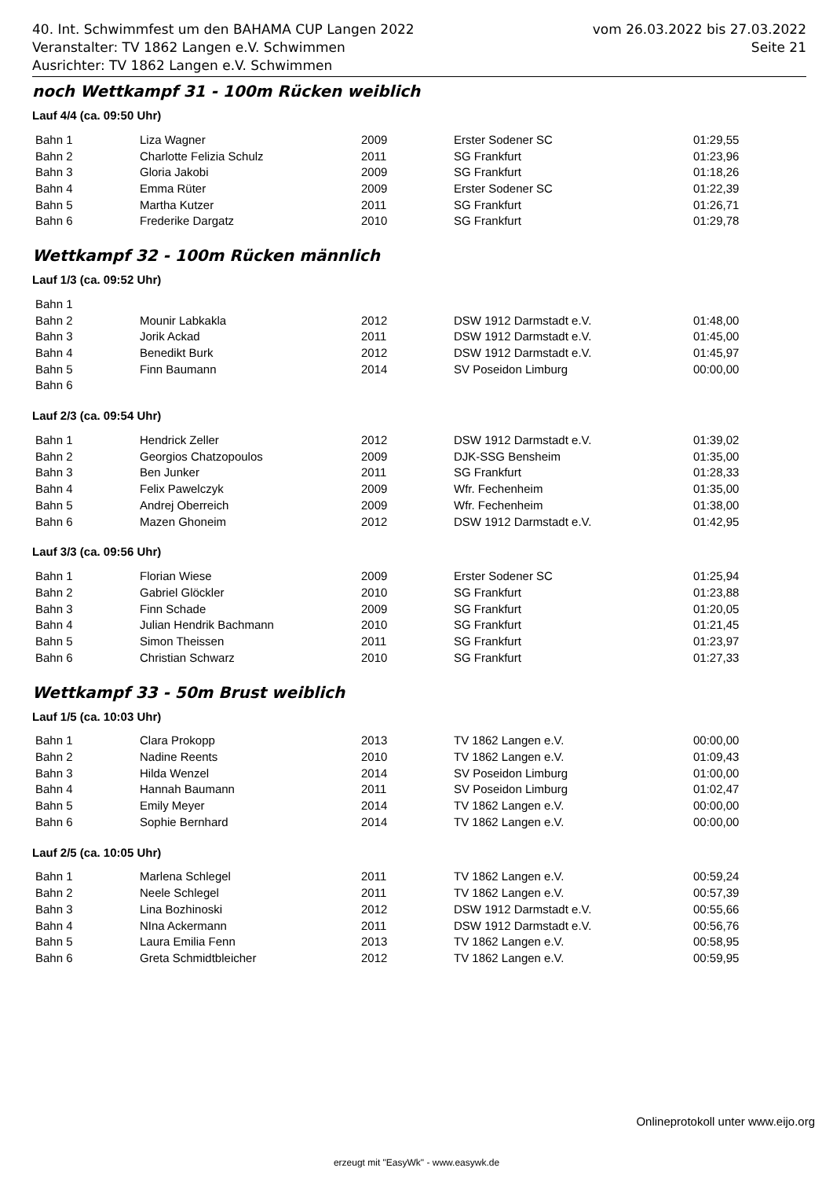40. Int. Schwimmfest um den BAHAMA CUP Langen 2022
Veranstalter: TV 1862 Langen e.V. Schwimmen
Ausrichter: TV 1862 Langen e.V. Schwimmen
vom 26.03.2022 bis 27.03.2022
Seite 21
noch Wettkampf 31 - 100m Rücken weiblich
Lauf 4/4 (ca. 09:50 Uhr)
| Bahn 1 | Liza Wagner | 2009 | Erster Sodener SC | 01:29,55 |
| Bahn 2 | Charlotte Felizia Schulz | 2011 | SG Frankfurt | 01:23,96 |
| Bahn 3 | Gloria Jakobi | 2009 | SG Frankfurt | 01:18,26 |
| Bahn 4 | Emma Rüter | 2009 | Erster Sodener SC | 01:22,39 |
| Bahn 5 | Martha Kutzer | 2011 | SG Frankfurt | 01:26,71 |
| Bahn 6 | Frederike Dargatz | 2010 | SG Frankfurt | 01:29,78 |
Wettkampf 32 - 100m Rücken männlich
Lauf 1/3 (ca. 09:52 Uhr)
| Bahn 1 | | | | |
| Bahn 2 | Mounir Labkakla | 2012 | DSW 1912 Darmstadt e.V. | 01:48,00 |
| Bahn 3 | Jorik Ackad | 2011 | DSW 1912 Darmstadt e.V. | 01:45,00 |
| Bahn 4 | Benedikt Burk | 2012 | DSW 1912 Darmstadt e.V. | 01:45,97 |
| Bahn 5 | Finn Baumann | 2014 | SV Poseidon Limburg | 00:00,00 |
| Bahn 6 | | | | |
Lauf 2/3 (ca. 09:54 Uhr)
| Bahn 1 | Hendrick Zeller | 2012 | DSW 1912 Darmstadt e.V. | 01:39,02 |
| Bahn 2 | Georgios Chatzopoulos | 2009 | DJK-SSG Bensheim | 01:35,00 |
| Bahn 3 | Ben Junker | 2011 | SG Frankfurt | 01:28,33 |
| Bahn 4 | Felix Pawelczyk | 2009 | Wfr. Fechenheim | 01:35,00 |
| Bahn 5 | Andrej Oberreich | 2009 | Wfr. Fechenheim | 01:38,00 |
| Bahn 6 | Mazen Ghoneim | 2012 | DSW 1912 Darmstadt e.V. | 01:42,95 |
Lauf 3/3 (ca. 09:56 Uhr)
| Bahn 1 | Florian Wiese | 2009 | Erster Sodener SC | 01:25,94 |
| Bahn 2 | Gabriel Glöckler | 2010 | SG Frankfurt | 01:23,88 |
| Bahn 3 | Finn Schade | 2009 | SG Frankfurt | 01:20,05 |
| Bahn 4 | Julian Hendrik Bachmann | 2010 | SG Frankfurt | 01:21,45 |
| Bahn 5 | Simon Theissen | 2011 | SG Frankfurt | 01:23,97 |
| Bahn 6 | Christian Schwarz | 2010 | SG Frankfurt | 01:27,33 |
Wettkampf 33 - 50m Brust weiblich
Lauf 1/5 (ca. 10:03 Uhr)
| Bahn 1 | Clara Prokopp | 2013 | TV 1862 Langen e.V. | 00:00,00 |
| Bahn 2 | Nadine Reents | 2010 | TV 1862 Langen e.V. | 01:09,43 |
| Bahn 3 | Hilda Wenzel | 2014 | SV Poseidon Limburg | 01:00,00 |
| Bahn 4 | Hannah Baumann | 2011 | SV Poseidon Limburg | 01:02,47 |
| Bahn 5 | Emily Meyer | 2014 | TV 1862 Langen e.V. | 00:00,00 |
| Bahn 6 | Sophie Bernhard | 2014 | TV 1862 Langen e.V. | 00:00,00 |
Lauf 2/5 (ca. 10:05 Uhr)
| Bahn 1 | Marlena Schlegel | 2011 | TV 1862 Langen e.V. | 00:59,24 |
| Bahn 2 | Neele Schlegel | 2011 | TV 1862 Langen e.V. | 00:57,39 |
| Bahn 3 | Lina Bozhinoski | 2012 | DSW 1912 Darmstadt e.V. | 00:55,66 |
| Bahn 4 | NIna Ackermann | 2011 | DSW 1912 Darmstadt e.V. | 00:56,76 |
| Bahn 5 | Laura Emilia Fenn | 2013 | TV 1862 Langen e.V. | 00:58,95 |
| Bahn 6 | Greta Schmidtbleicher | 2012 | TV 1862 Langen e.V. | 00:59,95 |
Onlineprotokoll unter www.eijo.org
erzeugt mit "EasyWk" - www.easywk.de